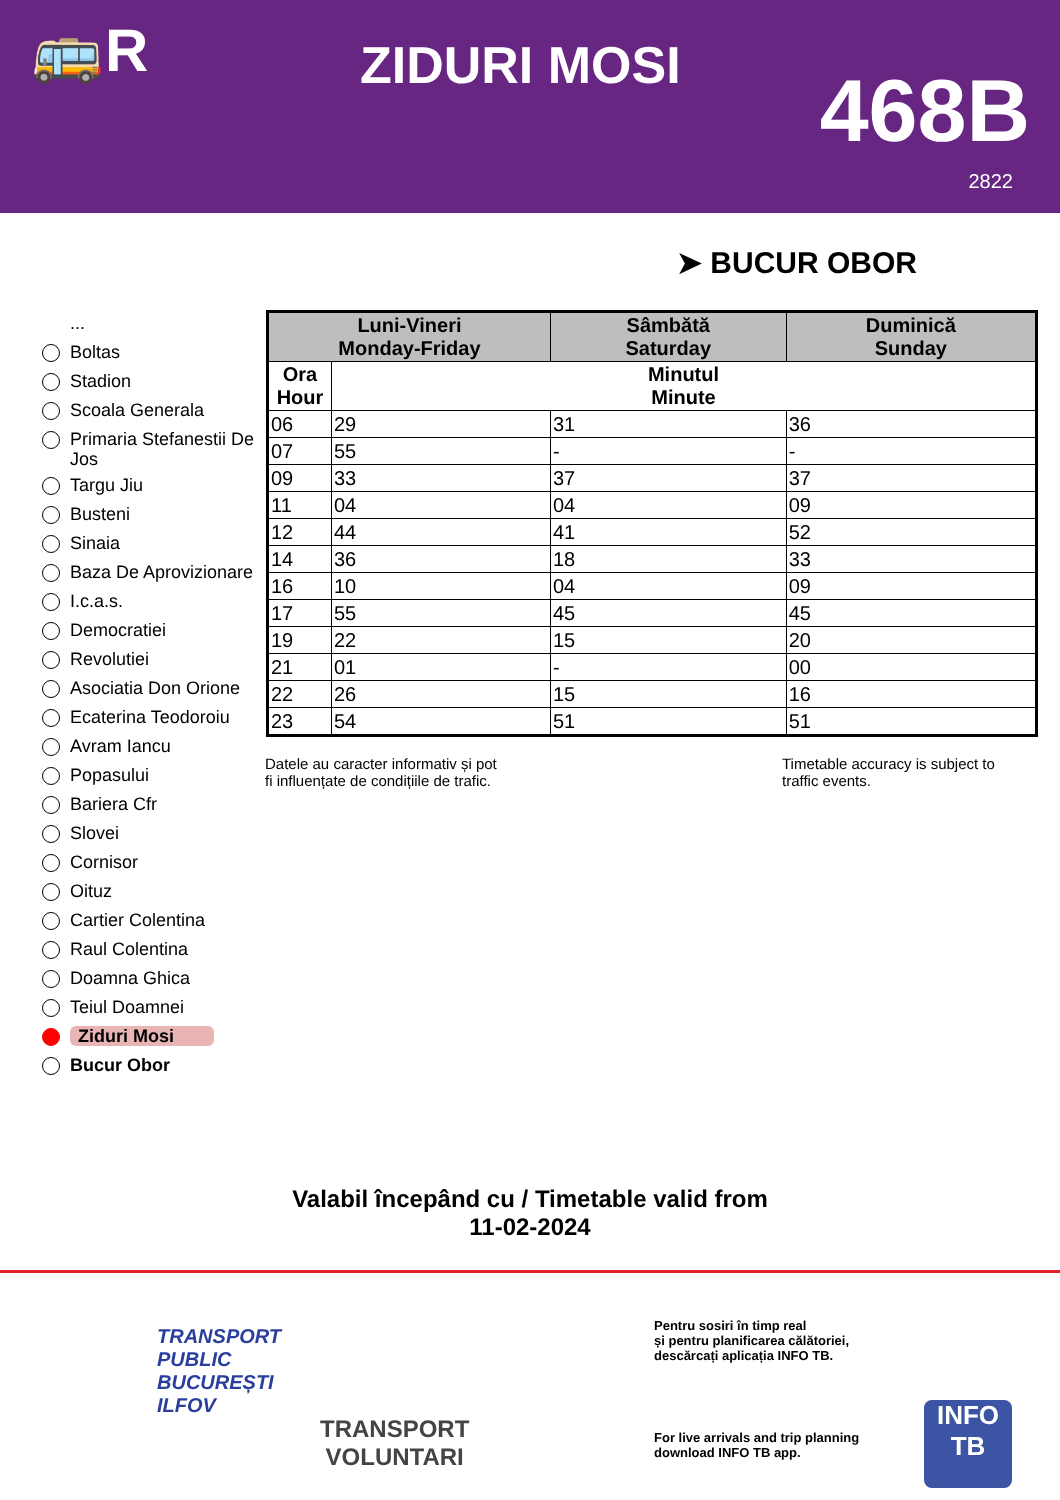🚌R ZIDURI MOSI 468B
2822
➤ BUCUR OBOR
...
Boltas
Stadion
Scoala Generala
Primaria Stefanestii De Jos
Targu Jiu
Busteni
Sinaia
Baza De Aprovizionare
I.c.a.s.
Democratiei
Revolutiei
Asociatia Don Orione
Ecaterina Teodoroiu
Avram Iancu
Popasului
Bariera Cfr
Slovei
Cornisor
Oituz
Cartier Colentina
Raul Colentina
Doamna Ghica
Teiul Doamnei
Ziduri Mosi
Bucur Obor
| Luni-Vineri Monday-Friday | | Sâmbătă Saturday | Duminică Sunday |
| --- | --- | --- | --- |
| Ora Hour | Minutul Minute | | |
| 06 | 29 | 31 | 36 |
| 07 | 55 | - | - |
| 09 | 33 | 37 | 37 |
| 11 | 04 | 04 | 09 |
| 12 | 44 | 41 | 52 |
| 14 | 36 | 18 | 33 |
| 16 | 10 | 04 | 09 |
| 17 | 55 | 45 | 45 |
| 19 | 22 | 15 | 20 |
| 21 | 01 | - | 00 |
| 22 | 26 | 15 | 16 |
| 23 | 54 | 51 | 51 |
Datele au caracter informativ și pot
fi influențate de condițiile de trafic.
Timetable accuracy is subject to
traffic events.
Valabil începând cu / Timetable valid from
11-02-2024
TRANSPORT
PUBLIC
BUCUREȘTI
ILFOV
TRANSPORT
VOLUNTARI
Pentru sosiri în timp real
și pentru planificarea călătoriei,
descărcați aplicația INFO TB.
For live arrivals and trip planning
download INFO TB app.
INFO
TB